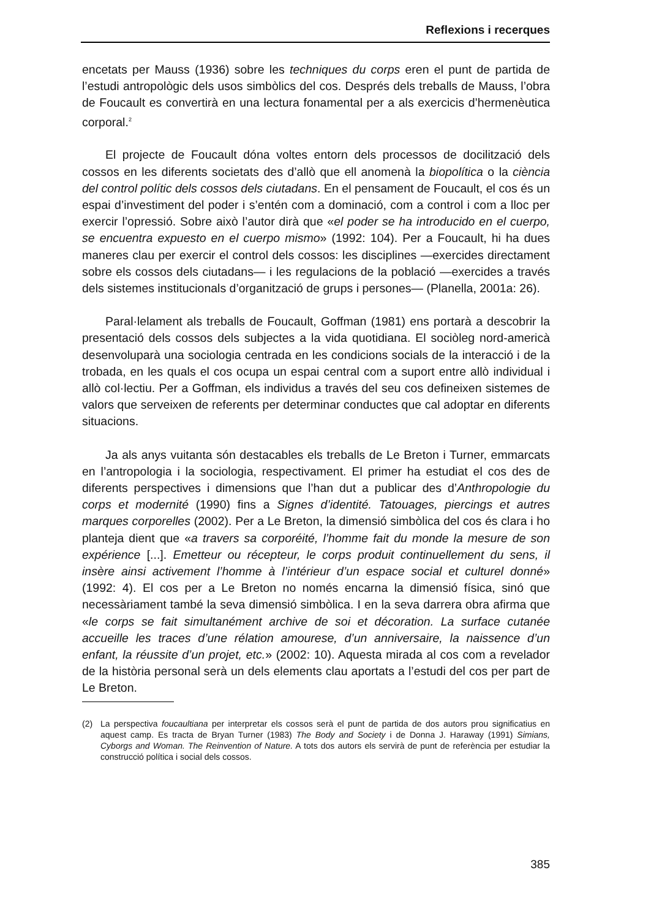Reflexions i recerques
encetats per Mauss (1936) sobre les techniques du corps eren el punt de partida de l’estudi antropològic dels usos simbòlics del cos. Després dels treballs de Mauss, l’obra de Foucault es convertirà en una lectura fonamental per a als exercicis d’hermenèutica corporal.<sup>2</sup>
El projecte de Foucault dóna voltes entorn dels processos de docilització dels cossos en les diferents societats des d’allò que ell anomenà la biopolítica o la ciència del control polític dels cossos dels ciutadans. En el pensament de Foucault, el cos és un espai d’investiment del poder i s’entén com a dominació, com a control i com a lloc per exercir l’opressió. Sobre això l’autor dirà que «el poder se ha introducido en el cuerpo, se encuentra expuesto en el cuerpo mismo» (1992: 104). Per a Foucault, hi ha dues maneres clau per exercir el control dels cossos: les disciplines —exercides directament sobre els cossos dels ciutadans— i les regulacions de la població —exercides a través dels sistemes institucionals d’organització de grups i persones— (Planella, 2001a: 26).
Paral·lelament als treballs de Foucault, Goffman (1981) ens portarà a descobrir la presentació dels cossos dels subjectes a la vida quotidiana. El sociòleg nord-americà desenvoluparà una sociologia centrada en les condicions socials de la interacció i de la trobada, en les quals el cos ocupa un espai central com a suport entre allò individual i allò col·lectiu. Per a Goffman, els individus a través del seu cos defineixen sistemes de valors que serveixen de referents per determinar conductes que cal adoptar en diferents situacions.
Ja als anys vuitanta són destacables els treballs de Le Breton i Turner, emmarcats en l’antropologia i la sociologia, respectivament. El primer ha estudiat el cos des de diferents perspectives i dimensions que l’han dut a publicar des d’Anthropologie du corps et modernité (1990) fins a Signes d’identité. Tatouages, piercings et autres marques corporelles (2002). Per a Le Breton, la dimensió simbòlica del cos és clara i ho planteja dient que «a travers sa corporéité, l’homme fait du monde la mesure de son expérience [...]. Emetteur ou récepteur, le corps produit continuellement du sens, il insère ainsi activement l’homme à l’intérieur d’un espace social et culturel donné» (1992: 4). El cos per a Le Breton no només encarna la dimensió física, sinó que necessàriament també la seva dimensió simbòlica. I en la seva darrera obra afirma que «le corps se fait simultanément archive de soi et décoration. La surface cutanée accueille les traces d’une rélation amourese, d’un anniversaire, la naissence d’un enfant, la réussite d’un projet, etc.» (2002: 10). Aquesta mirada al cos com a revelador de la història personal serà un dels elements clau aportats a l’estudi del cos per part de Le Breton.
(2) La perspectiva foucaultiana per interpretar els cossos serà el punt de partida de dos autors prou significatius en aquest camp. Es tracta de Bryan Turner (1983) The Body and Society i de Donna J. Haraway (1991) Simians, Cyborgs and Woman. The Reinvention of Nature. A tots dos autors els servirà de punt de referència per estudiar la construcció política i social dels cossos.
385